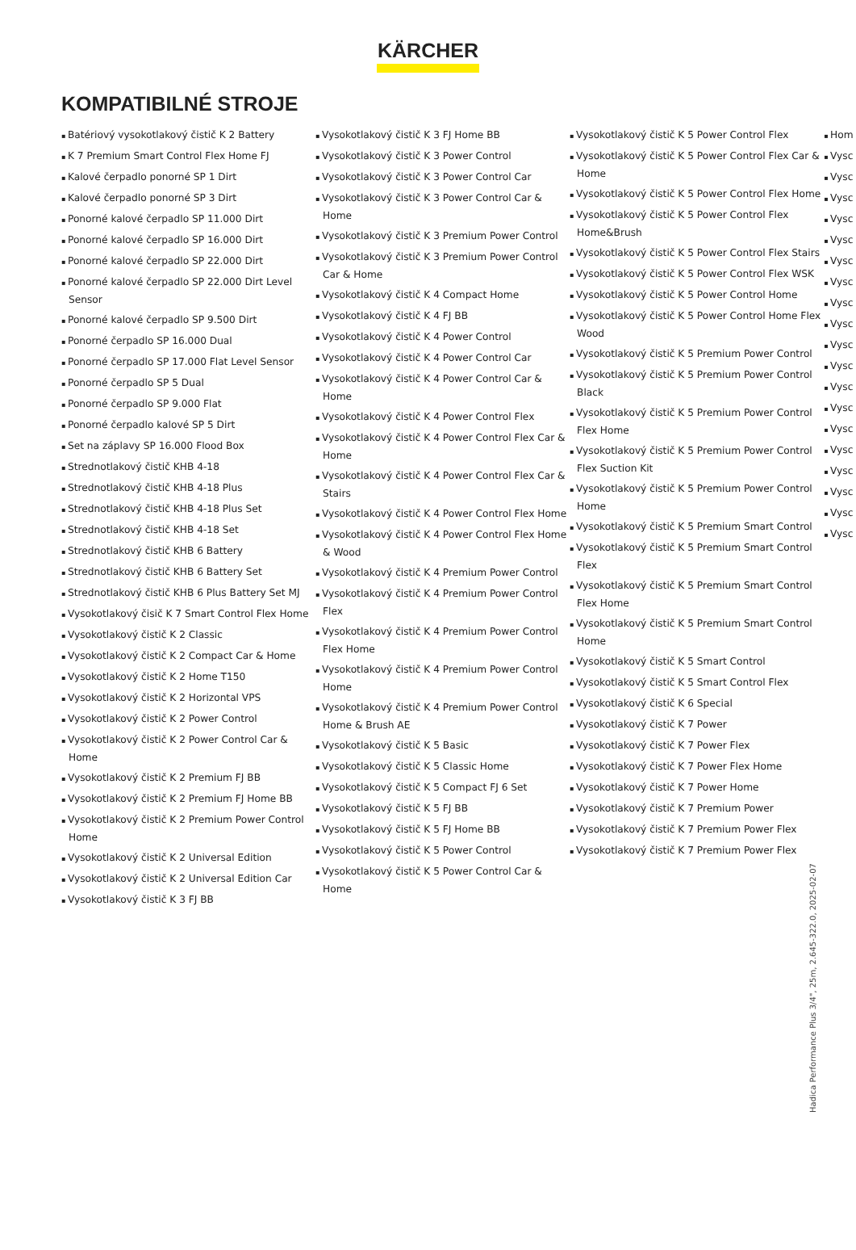KÄRCHER
KOMPATIBILNÉ STROJE
Batériový vysokotlakový čistič K 2 Battery
K 7 Premium Smart Control Flex Home FJ
Kalové čerpadlo ponorné SP 1 Dirt
Kalové čerpadlo ponorné SP 3 Dirt
Ponorné kalové čerpadlo SP 11.000 Dirt
Ponorné kalové čerpadlo SP 16.000 Dirt
Ponorné kalové čerpadlo SP 22.000 Dirt
Ponorné kalové čerpadlo SP 22.000 Dirt Level Sensor
Ponorné kalové čerpadlo SP 9.500 Dirt
Ponorné čerpadlo SP 16.000 Dual
Ponorné čerpadlo SP 17.000 Flat Level Sensor
Ponorné čerpadlo SP 5 Dual
Ponorné čerpadlo SP 9.000 Flat
Ponorné čerpadlo kalové SP 5 Dirt
Set na záplavy SP 16.000 Flood Box
Strednotlakový čistič KHB 4-18
Strednotlakový čistič KHB 4-18 Plus
Strednotlakový čistič KHB 4-18 Plus Set
Strednotlakový čistič KHB 4-18 Set
Strednotlakový čistič KHB 6 Battery
Strednotlakový čistič KHB 6 Battery Set
Strednotlakový čistič KHB 6 Plus Battery Set MJ
Vysokotlakový čisič K 7 Smart Control Flex Home
Vysokotlakový čistič K 2 Classic
Vysokotlakový čistič K 2 Compact Car & Home
Vysokotlakový čistič K 2 Home T150
Vysokotlakový čistič K 2 Horizontal VPS
Vysokotlakový čistič K 2 Power Control
Vysokotlakový čistič K 2 Power Control Car & Home
Vysokotlakový čistič K 2 Premium FJ BB
Vysokotlakový čistič K 2 Premium FJ Home BB
Vysokotlakový čistič K 2 Premium Power Control Home
Vysokotlakový čistič K 2 Universal Edition
Vysokotlakový čistič K 2 Universal Edition Car
Vysokotlakový čistič K 3 FJ BB
Vysokotlakový čistič K 3 FJ Home BB
Vysokotlakový čistič K 3 Power Control
Vysokotlakový čistič K 3 Power Control Car
Vysokotlakový čistič K 3 Power Control Car & Home
Vysokotlakový čistič K 3 Premium Power Control
Vysokotlakový čistič K 3 Premium Power Control Car & Home
Vysokotlakový čistič K 4 Compact Home
Vysokotlakový čistič K 4 FJ BB
Vysokotlakový čistič K 4 Power Control
Vysokotlakový čistič K 4 Power Control Car
Vysokotlakový čistič K 4 Power Control Car & Home
Vysokotlakový čistič K 4 Power Control Flex
Vysokotlakový čistič K 4 Power Control Flex Car & Home
Vysokotlakový čistič K 4 Power Control Flex Car & Stairs
Vysokotlakový čistič K 4 Power Control Flex Home
Vysokotlakový čistič K 4 Power Control Flex Home & Wood
Vysokotlakový čistič K 4 Premium Power Control
Vysokotlakový čistič K 4 Premium Power Control Flex
Vysokotlakový čistič K 4 Premium Power Control Flex Home
Vysokotlakový čistič K 4 Premium Power Control Home
Vysokotlakový čistič K 4 Premium Power Control Home & Brush AE
Vysokotlakový čistič K 5 Basic
Vysokotlakový čistič K 5 Classic Home
Vysokotlakový čistič K 5 Compact FJ 6 Set
Vysokotlakový čistič K 5 FJ BB
Vysokotlakový čistič K 5 FJ Home BB
Vysokotlakový čistič K 5 Power Control
Vysokotlakový čistič K 5 Power Control Car & Home
Vysokotlakový čistič K 5 Power Control Flex
Vysokotlakový čistič K 5 Power Control Flex Car & Home
Vysokotlakový čistič K 5 Power Control Flex Home
Vysokotlakový čistič K 5 Power Control Flex Home&Brush
Vysokotlakový čistič K 5 Power Control Flex Stairs
Vysokotlakový čistič K 5 Power Control Flex WSK
Vysokotlakový čistič K 5 Power Control Home
Vysokotlakový čistič K 5 Power Control Home Flex Wood
Vysokotlakový čistič K 5 Premium Power Control
Vysokotlakový čistič K 5 Premium Power Control Black
Vysokotlakový čistič K 5 Premium Power Control Flex Home
Vysokotlakový čistič K 5 Premium Power Control Flex Suction Kit
Vysokotlakový čistič K 5 Premium Power Control Home
Vysokotlakový čistič K 5 Premium Smart Control
Vysokotlakový čistič K 5 Premium Smart Control Flex
Vysokotlakový čistič K 5 Premium Smart Control Flex Home
Vysokotlakový čistič K 5 Premium Smart Control Home
Vysokotlakový čistič K 5 Smart Control
Vysokotlakový čistič K 5 Smart Control Flex
Vysokotlakový čistič K 6 Special
Vysokotlakový čistič K 7 Power
Vysokotlakový čistič K 7 Power Flex
Vysokotlakový čistič K 7 Power Flex Home
Vysokotlakový čistič K 7 Power Home
Vysokotlakový čistič K 7 Premium Power
Vysokotlakový čistič K 7 Premium Power Flex
Vysokotlakový čistič K 7 Premium Power Flex
Hom
Vysc
Vysc
Vysc
Vysc
Vysc
Vysc
Vysc
Vysc
Vysc
Vysc
Vysc
Vysc
Vysc
Vysc
Vysc
Vysc
Vysc
Vysc
Vysc
Hadica Performance Plus 3/4", 25m, 2.645-322.0, 2025-02-07